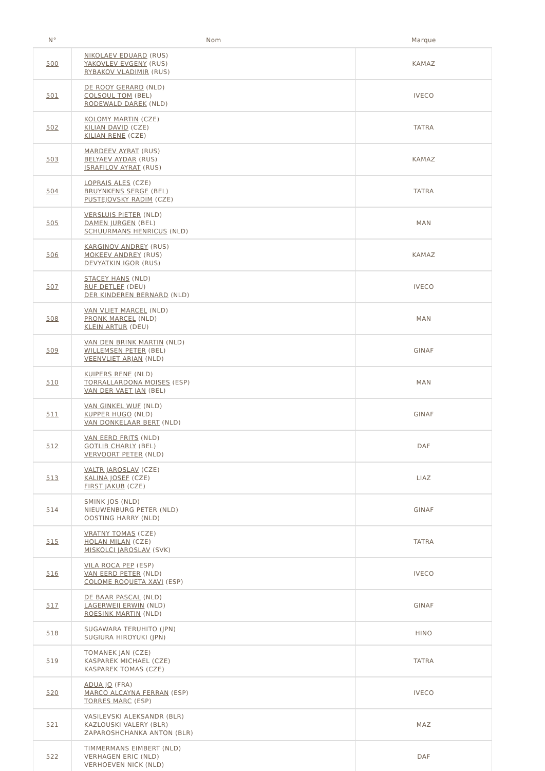| N° | Nom | Marque |
| --- | --- | --- |
| 500 | NIKOLAEV EDUARD (RUS) YAKOVLEV EVGENY (RUS) RYBAKOV VLADIMIR (RUS) | KAMAZ |
| 501 | DE ROOY GERARD (NLD) COLSOUL TOM (BEL) RODEWALD DAREK (NLD) | IVECO |
| 502 | KOLOMY MARTIN (CZE) KILIAN DAVID (CZE) KILIAN RENE (CZE) | TATRA |
| 503 | MARDEEV AYRAT (RUS) BELYAEV AYDAR (RUS) ISRAFILOV AYRAT (RUS) | KAMAZ |
| 504 | LOPRAIS ALES (CZE) BRUYNKENS SERGE (BEL) PUSTEJOVSKY RADIM (CZE) | TATRA |
| 505 | VERSLUIS PIETER (NLD) DAMEN JURGEN (BEL) SCHUURMANS HENRICUS (NLD) | MAN |
| 506 | KARGINOV ANDREY (RUS) MOKEEV ANDREY (RUS) DEVYATKIN IGOR (RUS) | KAMAZ |
| 507 | STACEY HANS (NLD) RUF DETLEF (DEU) DER KINDEREN BERNARD (NLD) | IVECO |
| 508 | VAN VLIET MARCEL (NLD) PRONK MARCEL (NLD) KLEIN ARTUR (DEU) | MAN |
| 509 | VAN DEN BRINK MARTIN (NLD) WILLEMSEN PETER (BEL) VEENVLIET ARJAN (NLD) | GINAF |
| 510 | KUIPERS RENE (NLD) TORRALLARDONA MOISES (ESP) VAN DER VAET JAN (BEL) | MAN |
| 511 | VAN GINKEL WUF (NLD) KUPPER HUGO (NLD) VAN DONKELAAR BERT (NLD) | GINAF |
| 512 | VAN EERD FRITS (NLD) GOTLIB CHARLY (BEL) VERVOORT PETER (NLD) | DAF |
| 513 | VALTR JAROSLAV (CZE) KALINA JOSEF (CZE) FIRST JAKUB (CZE) | LIAZ |
| 514 | SMINK JOS (NLD) NIEUWENBURG PETER (NLD) OOSTING HARRY (NLD) | GINAF |
| 515 | VRATNY TOMAS (CZE) HOLAN MILAN (CZE) MISKOLCI JAROSLAV (SVK) | TATRA |
| 516 | VILA ROCA PEP (ESP) VAN EERD PETER (NLD) COLOME ROQUETA XAVI (ESP) | IVECO |
| 517 | DE BAAR PASCAL (NLD) LAGERWEIJ ERWIN (NLD) ROESINK MARTIN (NLD) | GINAF |
| 518 | SUGAWARA TERUHITO (JPN) SUGIURA HIROYUKI (JPN) | HINO |
| 519 | TOMANEK JAN (CZE) KASPAREK MICHAEL (CZE) KASPAREK TOMAS (CZE) | TATRA |
| 520 | ADUA JO (FRA) MARCO ALCAYNA FERRAN (ESP) TORRES MARC (ESP) | IVECO |
| 521 | VASILEVSKI ALEKSANDR (BLR) KAZLOUSKI VALERY (BLR) ZAPAROSHCHANKA ANTON (BLR) | MAZ |
| 522 | TIMMERMANS EIMBERT (NLD) VERHAGEN ERIC (NLD) VERHOEVEN NICK (NLD) | DAF |